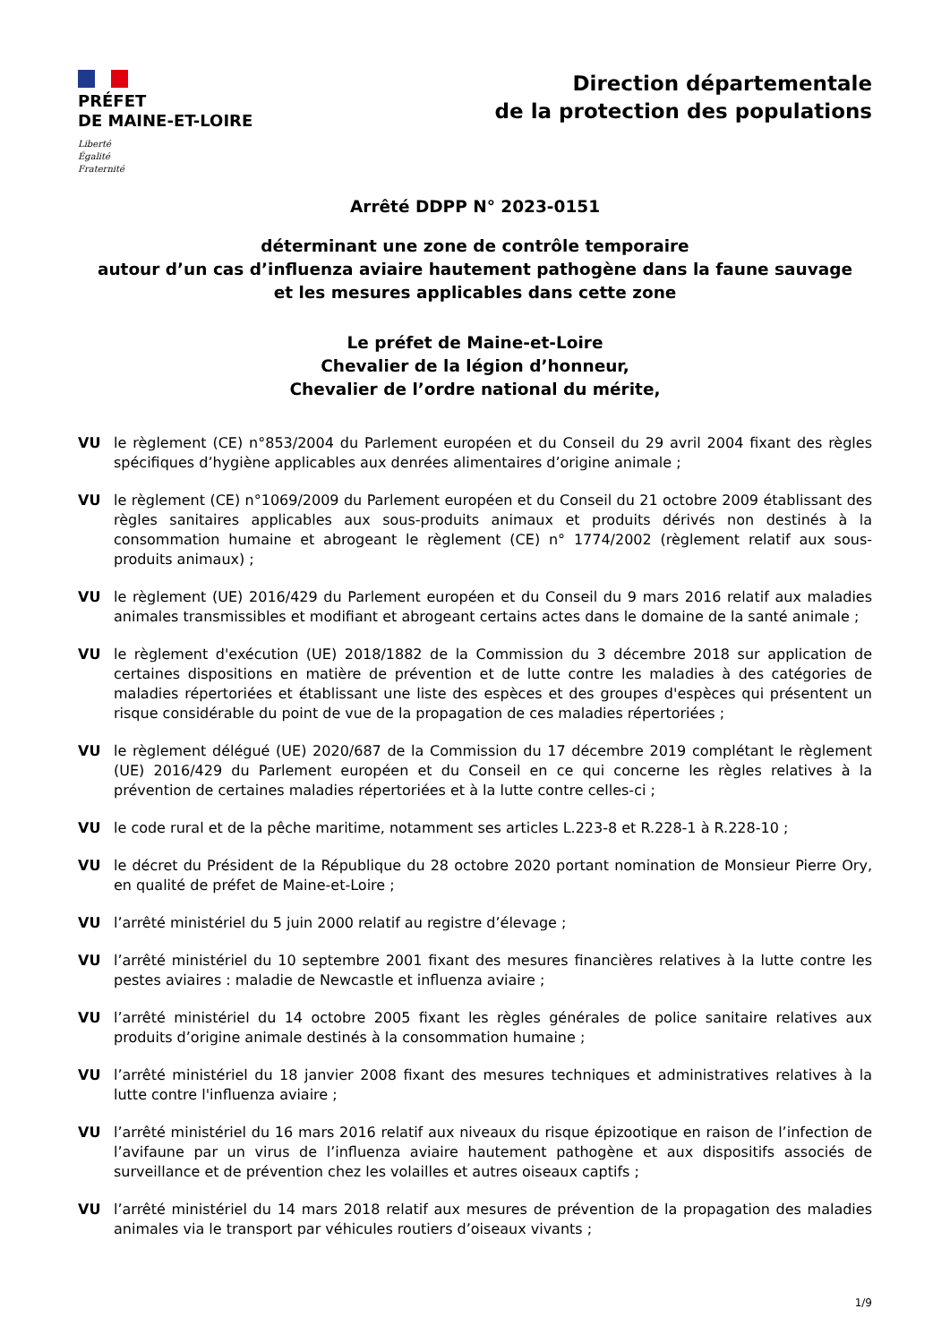PRÉFET
DE MAINE-ET-LOIRE
Liberté
Égalité
Fraternité
Direction départementale
de la protection des populations
Arrêté DDPP N° 2023-0151
déterminant une zone de contrôle temporaire
autour d’un cas d’influenza aviaire hautement pathogène dans la faune sauvage
et les mesures applicables dans cette zone
Le préfet de Maine-et-Loire
Chevalier de la légion d’honneur,
Chevalier de l’ordre national du mérite,
VU le règlement (CE) n°853/2004 du Parlement européen et du Conseil du 29 avril 2004 fixant des règles spécifiques d’hygiène applicables aux denrées alimentaires d’origine animale ;
VU le règlement (CE) n°1069/2009 du Parlement européen et du Conseil du 21 octobre 2009 établissant des règles sanitaires applicables aux sous-produits animaux et produits dérivés non destinés à la consommation humaine et abrogeant le règlement (CE) n° 1774/2002 (règlement relatif aux sous-produits animaux) ;
VU le règlement (UE) 2016/429 du Parlement européen et du Conseil du 9 mars 2016 relatif aux maladies animales transmissibles et modifiant et abrogeant certains actes dans le domaine de la santé animale ;
VU le règlement d'exécution (UE) 2018/1882 de la Commission du 3 décembre 2018 sur application de certaines dispositions en matière de prévention et de lutte contre les maladies à des catégories de maladies répertoriées et établissant une liste des espèces et des groupes d'espèces qui présentent un risque considérable du point de vue de la propagation de ces maladies répertoriées ;
VU le règlement délégué (UE) 2020/687 de la Commission du 17 décembre 2019 complétant le règlement (UE) 2016/429 du Parlement européen et du Conseil en ce qui concerne les règles relatives à la prévention de certaines maladies répertoriées et à la lutte contre celles-ci ;
VU le code rural et de la pêche maritime, notamment ses articles L.223-8 et R.228-1 à R.228-10 ;
VU le décret du Président de la République du 28 octobre 2020 portant nomination de Monsieur Pierre Ory, en qualité de préfet de Maine-et-Loire ;
VU l’arrêté ministériel du 5 juin 2000 relatif au registre d’élevage ;
VU l’arrêté ministériel du 10 septembre 2001 fixant des mesures financières relatives à la lutte contre les pestes aviaires : maladie de Newcastle et influenza aviaire ;
VU l’arrêté ministériel du 14 octobre 2005 fixant les règles générales de police sanitaire relatives aux produits d’origine animale destinés à la consommation humaine ;
VU l’arrêté ministériel du 18 janvier 2008 fixant des mesures techniques et administratives relatives à la lutte contre l'influenza aviaire ;
VU l’arrêté ministériel du 16 mars 2016 relatif aux niveaux du risque épizootique en raison de l’infection de l’avifaune par un virus de l’influenza aviaire hautement pathogène et aux dispositifs associés de surveillance et de prévention chez les volailles et autres oiseaux captifs ;
VU l’arrêté ministériel du 14 mars 2018 relatif aux mesures de prévention de la propagation des maladies animales via le transport par véhicules routiers d’oiseaux vivants ;
1/9